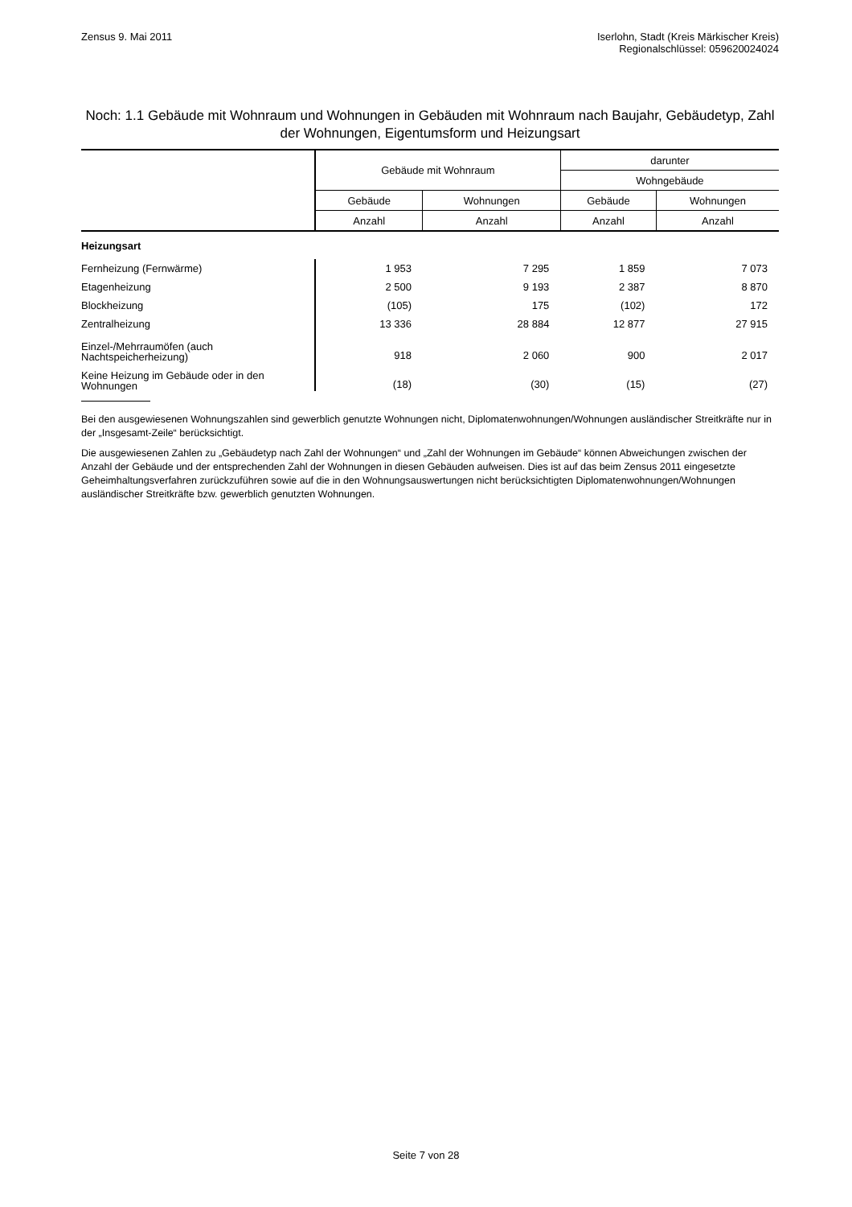Zensus 9. Mai 2011 Iserlohn, Stadt (Kreis Märkischer Kreis)
Regionalschlüssel: 059620024024
Noch: 1.1 Gebäude mit Wohnraum und Wohnungen in Gebäuden mit Wohnraum nach Baujahr, Gebäudetyp, Zahl der Wohnungen, Eigentumsform und Heizungsart
| | Gebäude mit Wohnraum | | darunter | |
| --- | --- | --- | --- | --- |
| | | | Wohngebäude | |
| | Gebäude | Wohnungen | Gebäude | Wohnungen |
| | Anzahl | Anzahl | Anzahl | Anzahl |
| Heizungsart | | | | |
| Fernheizung (Fernwärme) | 1 953 | 7 295 | 1 859 | 7 073 |
| Etagenheizung | 2 500 | 9 193 | 2 387 | 8 870 |
| Blockheizung | (105) | 175 | (102) | 172 |
| Zentralheizung | 13 336 | 28 884 | 12 877 | 27 915 |
| Einzel-/Mehrraumöfen (auch Nachtspeicherheizung) | 918 | 2 060 | 900 | 2 017 |
| Keine Heizung im Gebäude oder in den Wohnungen | (18) | (30) | (15) | (27) |
Bei den ausgewiesenen Wohnungszahlen sind gewerblich genutzte Wohnungen nicht, Diplomatenwohnungen/Wohnungen ausländischer Streitkräfte nur in der „Insgesamt-Zeile“ berücksichtigt.
Die ausgewiesenen Zahlen zu „Gebäudetyp nach Zahl der Wohnungen“ und „Zahl der Wohnungen im Gebäude“ können Abweichungen zwischen der Anzahl der Gebäude und der entsprechenden Zahl der Wohnungen in diesen Gebäuden aufweisen. Dies ist auf das beim Zensus 2011 eingesetzte Geheimhaltungsverfahren zurückzuführen sowie auf die in den Wohnungsauswertungen nicht berücksichtigten Diplomatenwohnungen/Wohnungen ausländischer Streitkräfte bzw. gewerblich genutzten Wohnungen.
Seite 7 von 28